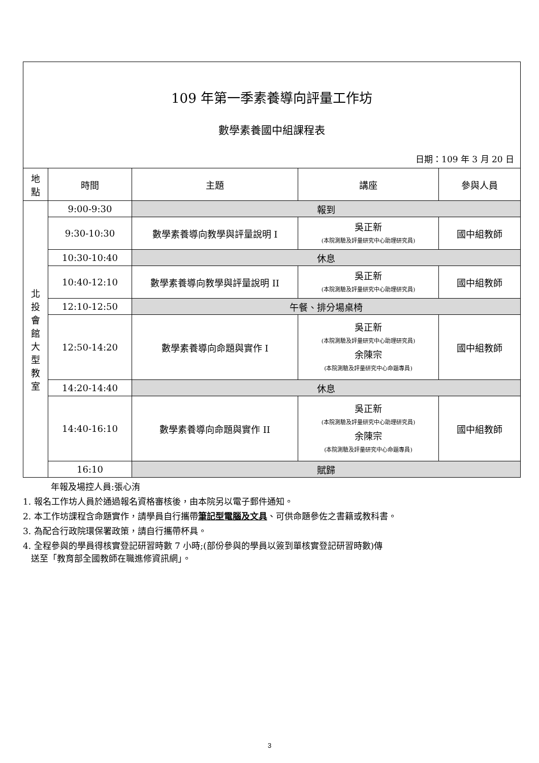109 年第一季素養導向評量工作坊
數學素養國中組課程表
日期：109 年 3 月 20 日
| 地 點 | 時間 | 主題 | 講座 | 參與人員 |
| --- | --- | --- | --- | --- |
| 北 投 會 館 大 型 教 室 | 9:00-9:30 | 報到 | | |
| | 9:30-10:30 | 數學素養導向教學與評量說明 I | 吳正新 (本院測驗及評量研究中心助理研究員) | 國中組教師 |
| | 10:30-10:40 | 休息 | | |
| | 10:40-12:10 | 數學素養導向教學與評量說明 II | 吳正新 (本院測驗及評量研究中心助理研究員) | 國中組教師 |
| | 12:10-12:50 | 午餐、排分場桌椅 | | |
| | 12:50-14:20 | 數學素養導向命題與實作 I | 吳正新 (本院測驗及評量研究中心助理研究員) 余陳宗 (本院測驗及評量研究中心命題專員) | 國中組教師 |
| | 14:20-14:40 | 休息 | | |
| | 14:40-16:10 | 數學素養導向命題與實作 II | 吳正新 (本院測驗及評量研究中心助理研究員) 余陳宗 (本院測驗及評量研究中心命題專員) | 國中組教師 |
| | 16:10 | 賦歸 | | |
年報及場控人員:張心洧
1. 報名工作坊人員於通過報名資格審核後，由本院另以電子郵件通知。
2. 本工作坊課程含命題實作，請學員自行攜帶筆記型電腦及文具、可供命題參佐之書籍或教科書。
3. 為配合行政院環保署政策，請自行攜帶杯具。
4. 全程參與的學員得核實登記研習時數 7 小時;(部份參與的學員以簽到單核實登記研習時數)傳
送至「教育部全國教師在職進修資訊網」。
3